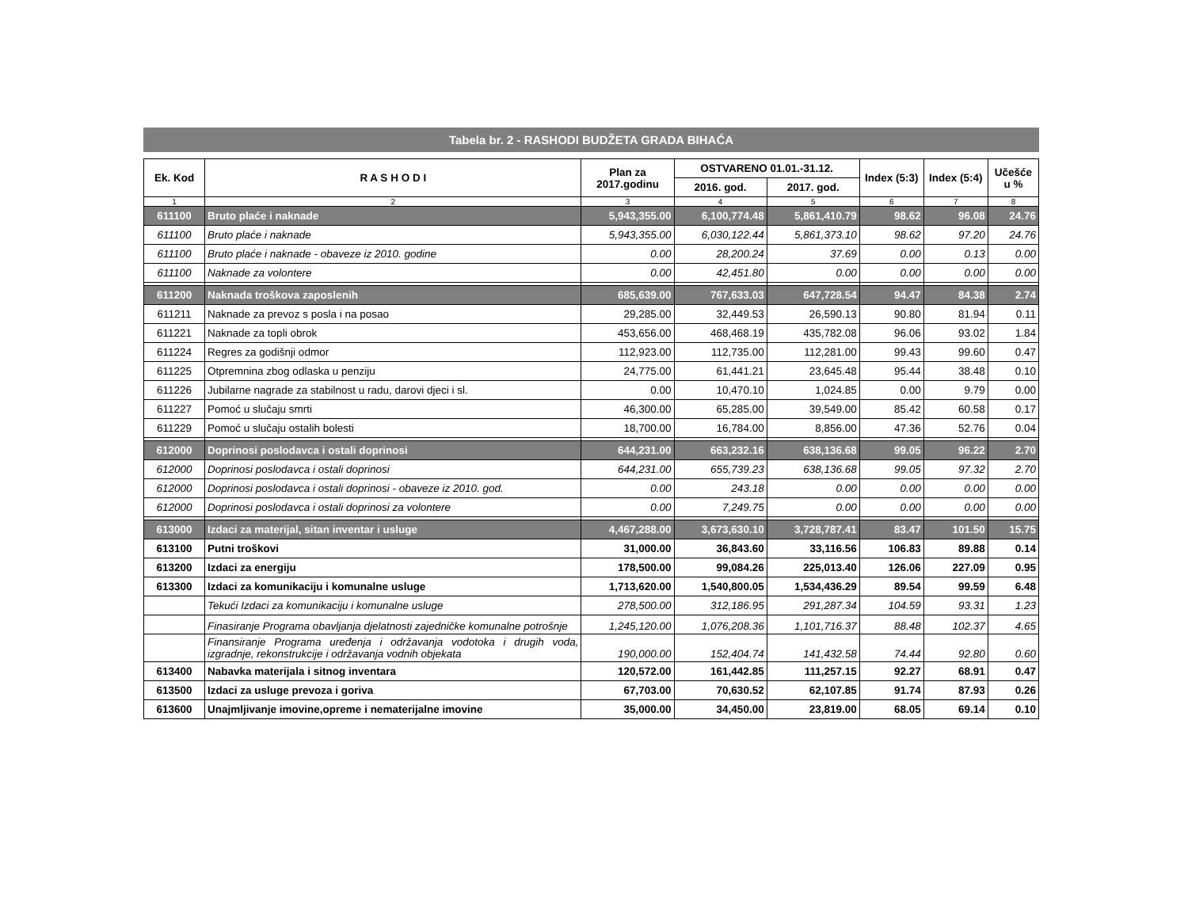Tabela br. 2 - RASHODI BUDŽETA GRADA BIHAĆA
| Ek. Kod | R A S H O D I | Plan za 2017.godinu | OSTVARENO 01.01.-31.12. | | Index (5:3) | Index (5:4) | Učešće u % |
| --- | --- | --- | --- | --- | --- | --- | --- |
| | | | 2016. god. | 2017. god. | | | |
| 1 | 2 | 3 | 4 | 5 | 6 | 7 | 8 |
| 611100 | Bruto plaće i naknade | 5,943,355.00 | 6,100,774.48 | 5,861,410.79 | 98.62 | 96.08 | 24.76 |
| 611100 | Bruto plaće i naknade | 5,943,355.00 | 6,030,122.44 | 5,861,373.10 | 98.62 | 97.20 | 24.76 |
| 611100 | Bruto plaće i naknade - obaveze iz 2010. godine | 0.00 | 28,200.24 | 37.69 | 0.00 | 0.13 | 0.00 |
| 611100 | Naknade za volontere | 0.00 | 42,451.80 | 0.00 | 0.00 | 0.00 | 0.00 |
| 611200 | Naknada troškova zaposlenih | 685,639.00 | 767,633.03 | 647,728.54 | 94.47 | 84.38 | 2.74 |
| 611211 | Naknade za prevoz s posla i na posao | 29,285.00 | 32,449.53 | 26,590.13 | 90.80 | 81.94 | 0.11 |
| 611221 | Naknade za topli obrok | 453,656.00 | 468,468.19 | 435,782.08 | 96.06 | 93.02 | 1.84 |
| 611224 | Regres za godišnji odmor | 112,923.00 | 112,735.00 | 112,281.00 | 99.43 | 99.60 | 0.47 |
| 611225 | Otpremnina zbog odlaska u penziju | 24,775.00 | 61,441.21 | 23,645.48 | 95.44 | 38.48 | 0.10 |
| 611226 | Jubilarne nagrade za stabilnost u radu, darovi djeci i sl. | 0.00 | 10,470.10 | 1,024.85 | 0.00 | 9.79 | 0.00 |
| 611227 | Pomoć u slučaju smrti | 46,300.00 | 65,285.00 | 39,549.00 | 85.42 | 60.58 | 0.17 |
| 611229 | Pomoć u slučaju ostalih bolesti | 18,700.00 | 16,784.00 | 8,856.00 | 47.36 | 52.76 | 0.04 |
| 612000 | Doprinosi poslodavca i ostali doprinosi | 644,231.00 | 663,232.16 | 638,136.68 | 99.05 | 96.22 | 2.70 |
| 612000 | Doprinosi poslodavca i ostali doprinosi | 644,231.00 | 655,739.23 | 638,136.68 | 99.05 | 97.32 | 2.70 |
| 612000 | Doprinosi poslodavca i ostali doprinosi - obaveze iz 2010. god. | 0.00 | 243.18 | 0.00 | 0.00 | 0.00 | 0.00 |
| 612000 | Doprinosi poslodavca i ostali doprinosi za volontere | 0.00 | 7,249.75 | 0.00 | 0.00 | 0.00 | 0.00 |
| 613000 | Izdaci za materijal, sitan inventar i usluge | 4,467,288.00 | 3,673,630.10 | 3,728,787.41 | 83.47 | 101.50 | 15.75 |
| 613100 | Putni troškovi | 31,000.00 | 36,843.60 | 33,116.56 | 106.83 | 89.88 | 0.14 |
| 613200 | Izdaci za energiju | 178,500.00 | 99,084.26 | 225,013.40 | 126.06 | 227.09 | 0.95 |
| 613300 | Izdaci za komunikaciju i komunalne usluge | 1,713,620.00 | 1,540,800.05 | 1,534,436.29 | 89.54 | 99.59 | 6.48 |
| | Tekući Izdaci za komunikaciju i komunalne usluge | 278,500.00 | 312,186.95 | 291,287.34 | 104.59 | 93.31 | 1.23 |
| | Finasiranje Programa obavljanja djelatnosti zajedničke komunalne potrošnje | 1,245,120.00 | 1,076,208.36 | 1,101,716.37 | 88.48 | 102.37 | 4.65 |
| | Finansiranje Programa uređenja i održavanja vodotoka i drugih voda, izgradnje, rekonstrukcije i održavanja vodnih objekata | 190,000.00 | 152,404.74 | 141,432.58 | 74.44 | 92.80 | 0.60 |
| 613400 | Nabavka materijala i sitnog inventara | 120,572.00 | 161,442.85 | 111,257.15 | 92.27 | 68.91 | 0.47 |
| 613500 | Izdaci za usluge prevoza i goriva | 67,703.00 | 70,630.52 | 62,107.85 | 91.74 | 87.93 | 0.26 |
| 613600 | Unajmljivanje imovine,opreme i nematerijalne imovine | 35,000.00 | 34,450.00 | 23,819.00 | 68.05 | 69.14 | 0.10 |